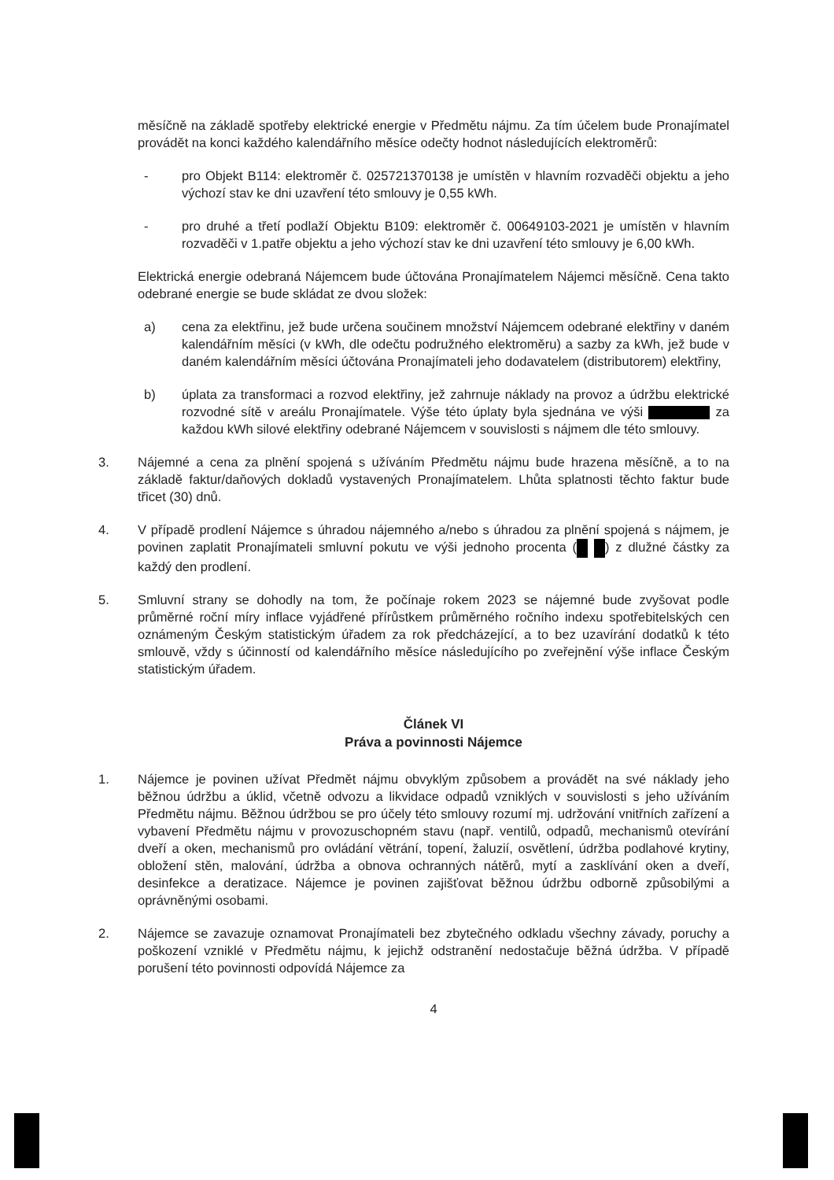měsíčně na základě spotřeby elektrické energie v Předmětu nájmu. Za tím účelem bude Pronajímatel provádět na konci každého kalendářního měsíce odečty hodnot následujících elektroměrů:
- pro Objekt B114: elektroměr č. 025721370138 je umístěn v hlavním rozvaděči objektu a jeho výchozí stav ke dni uzavření této smlouvy je 0,55 kWh.
- pro druhé a třetí podlaží Objektu B109: elektroměr č. 00649103-2021 je umístěn v hlavním rozvaděči v 1.patře objektu a jeho výchozí stav ke dni uzavření této smlouvy je 6,00 kWh.
Elektrická energie odebraná Nájemcem bude účtována Pronajímatelem Nájemci měsíčně. Cena takto odebrané energie se bude skládat ze dvou složek:
a) cena za elektřinu, jež bude určena součinem množství Nájemcem odebrané elektřiny v daném kalendářním měsíci (v kWh, dle odečtu podružného elektroměru) a sazby za kWh, jež bude v daném kalendářním měsíci účtována Pronajímateli jeho dodavatelem (distributorem) elektřiny,
b) úplata za transformaci a rozvod elektřiny, jež zahrnuje náklady na provoz a údržbu elektrické rozvodné sítě v areálu Pronajímatele. Výše této úplaty byla sjednána ve výši za každou kWh silové elektřiny odebrané Nájemcem v souvislosti s nájmem dle této smlouvy.
3. Nájemné a cena za plnění spojená s užíváním Předmětu nájmu bude hrazena měsíčně, a to na základě faktur/daňových dokladů vystavených Pronajímatelem. Lhůta splatnosti těchto faktur bude třicet (30) dnů.
4. V případě prodlení Nájemce s úhradou nájemného a/nebo s úhradou za plnění spojená s nájmem, je povinen zaplatit Pronajímateli smluvní pokutu ve výši jednoho procenta ( ) z dlužné částky za každý den prodlení.
5. Smluvní strany se dohodly na tom, že počínaje rokem 2023 se nájemné bude zvyšovat podle průměrné roční míry inflace vyjádřené přírůstkem průměrného ročního indexu spotřebitelských cen oznámeným Českým statistickým úřadem za rok předcházející, a to bez uzavírání dodatků k této smlouvě, vždy s účinností od kalendářního měsíce následujícího po zveřejnění výše inflace Českým statistickým úřadem.
Článek VI
Práva a povinnosti Nájemce
1. Nájemce je povinen užívat Předmět nájmu obvyklým způsobem a provádět na své náklady jeho běžnou údržbu a úklid, včetně odvozu a likvidace odpadů vzniklých v souvislosti s jeho užíváním Předmětu nájmu. Běžnou údržbou se pro účely této smlouvy rozumí mj. udržování vnitřních zařízení a vybavení Předmětu nájmu v provozuschopném stavu (např. ventilů, odpadů, mechanismů otevírání dveří a oken, mechanismů pro ovládání větrání, topení, žaluzií, osvětlení, údržba podlahové krytiny, obložení stěn, malování, údržba a obnova ochranných nátěrů, mytí a zasklívání oken a dveří, desinfekce a deratizace. Nájemce je povinen zajišťovat běžnou údržbu odborně způsobilými a oprávněnými osobami.
2. Nájemce se zavazuje oznamovat Pronajímateli bez zbytečného odkladu všechny závady, poruchy a poškození vzniklé v Předmětu nájmu, k jejichž odstranění nedostačuje běžná údržba. V případě porušení této povinnosti odpovídá Nájemce za
4